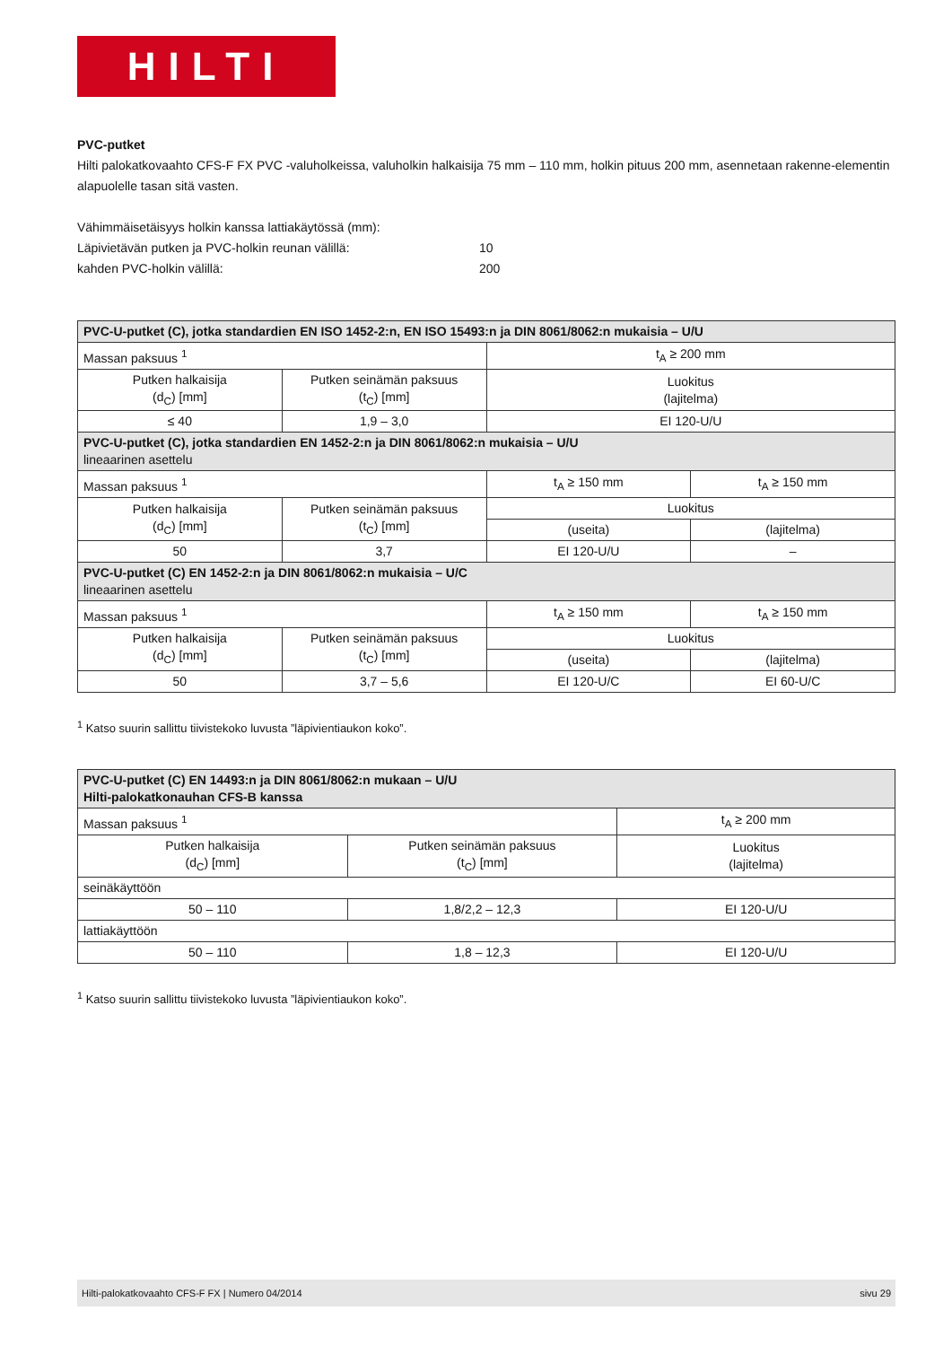HILTI
PVC-putket
Hilti palokatkovaahto CFS-F FX PVC -valuholkeissa, valuholkin halkaisija 75 mm – 110 mm, holkin pituus 200 mm, asennetaan rakenne-elementin alapuolelle tasan sitä vasten.
Vähimmäisetäisyys holkin kanssa lattiakäytössä (mm):
Läpivietävän putken ja PVC-holkin reunan välillä: 10
kahden PVC-holkin välillä: 200
| PVC-U-putket (C), jotka standardien EN ISO 1452-2:n, EN ISO 15493:n ja DIN 8061/8062:n mukaisia – U/U | | | |
| Massan paksuus <sup>1</sup> | | t<sub>A</sub> ≥ 200 mm | |
| Putken halkaisija (d<sub>C</sub>) [mm] | Putken seinämän paksuus (t<sub>C</sub>) [mm] | Luokitus (lajitelma) | |
| ≤ 40 | 1,9 – 3,0 | EI 120-U/U | |
| PVC-U-putket (C), jotka standardien EN 1452-2:n ja DIN 8061/8062:n mukaisia – U/U lineaarinen asettelu | | | |
| Massan paksuus <sup>1</sup> | | t<sub>A</sub> ≥ 150 mm | t<sub>A</sub> ≥ 150 mm |
| Putken halkaisija (d<sub>C</sub>) [mm] | Putken seinämän paksuus (t<sub>C</sub>) [mm] | Luokitus | |
| | | (useita) | (lajitelma) |
| 50 | 3,7 | EI 120-U/U | – |
| PVC-U-putket (C) EN 1452-2:n ja DIN 8061/8062:n mukaisia – U/C lineaarinen asettelu | | | |
| Massan paksuus <sup>1</sup> | | t<sub>A</sub> ≥ 150 mm | t<sub>A</sub> ≥ 150 mm |
| Putken halkaisija (d<sub>C</sub>) [mm] | Putken seinämän paksuus (t<sub>C</sub>) [mm] | Luokitus | |
| | | (useita) | (lajitelma) |
| 50 | 3,7 – 5,6 | EI 120-U/C | EI 60-U/C |
<sup>1</sup> Katso suurin sallittu tiivistekoko luvusta ”läpivientiaukon koko”.
| PVC-U-putket (C) EN 14493:n ja DIN 8061/8062:n mukaan – U/U Hilti-palokatkonauhan CFS-B kanssa | | |
| Massan paksuus <sup>1</sup> | | t<sub>A</sub> ≥ 200 mm |
| Putken halkaisija (d<sub>C</sub>) [mm] | Putken seinämän paksuus (t<sub>C</sub>) [mm] | Luokitus (lajitelma) |
| seinäkäyttöön | | |
| 50 – 110 | 1,8/2,2 – 12,3 | EI 120-U/U |
| lattiakäyttöön | | |
| 50 – 110 | 1,8 – 12,3 | EI 120-U/U |
<sup>1</sup> Katso suurin sallittu tiivistekoko luvusta ”läpivientiaukon koko”.
Hilti-palokatkovaahto CFS-F FX | Numero 04/2014 sivu 29